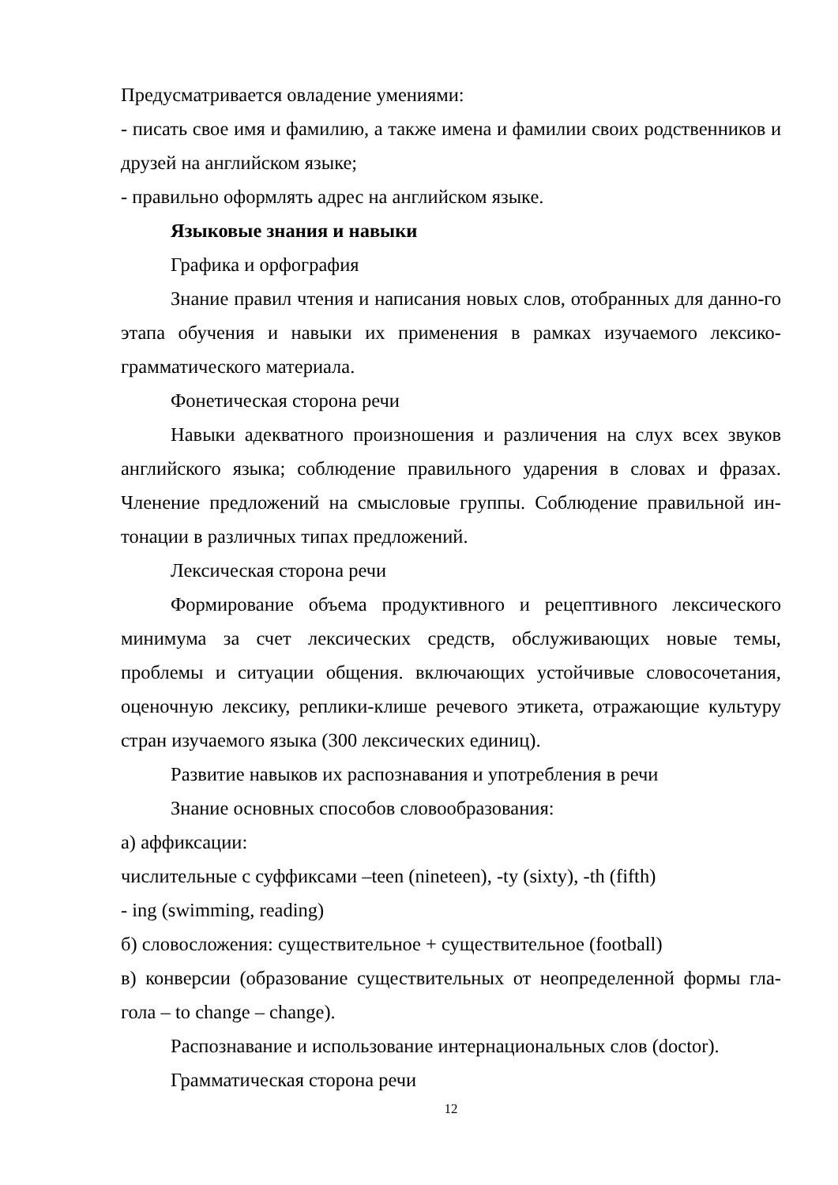Предусматривается овладение умениями:
- писать свое имя и фамилию, а также имена и фамилии своих родственников и друзей на английском языке;
- правильно оформлять адрес на английском языке.
Языковые знания и навыки
Графика и орфография
Знание правил чтения и написания новых слов, отобранных для данно-го этапа обучения и навыки их применения в рамках изучаемого лексико-грамматического материала.
Фонетическая сторона речи
Навыки адекватного произношения и различения на слух всех звуков английского языка; соблюдение правильного ударения в словах и фразах. Членение предложений на смысловые группы. Соблюдение правильной ин-тонации в различных типах предложений.
Лексическая сторона речи
Формирование объема продуктивного и рецептивного лексического минимума за счет лексических средств, обслуживающих новые темы, проблемы и ситуации общения. включающих устойчивые словосочетания, оценочную лексику, реплики-клише речевого этикета, отражающие культуру стран изучаемого языка (300 лексических единиц).
Развитие навыков их распознавания и употребления в речи
Знание основных способов словообразования:
а) аффиксации:
числительные с суффиксами –teen (nineteen), -ty (sixty), -th (fifth)
- ing (swimming, reading)
б) словосложения: существительное + существительное (football)
в) конверсии (образование существительных от неопределенной формы гла-гола – to change – change).
Распознавание и использование интернациональных слов (doctor).
Грамматическая сторона речи
12